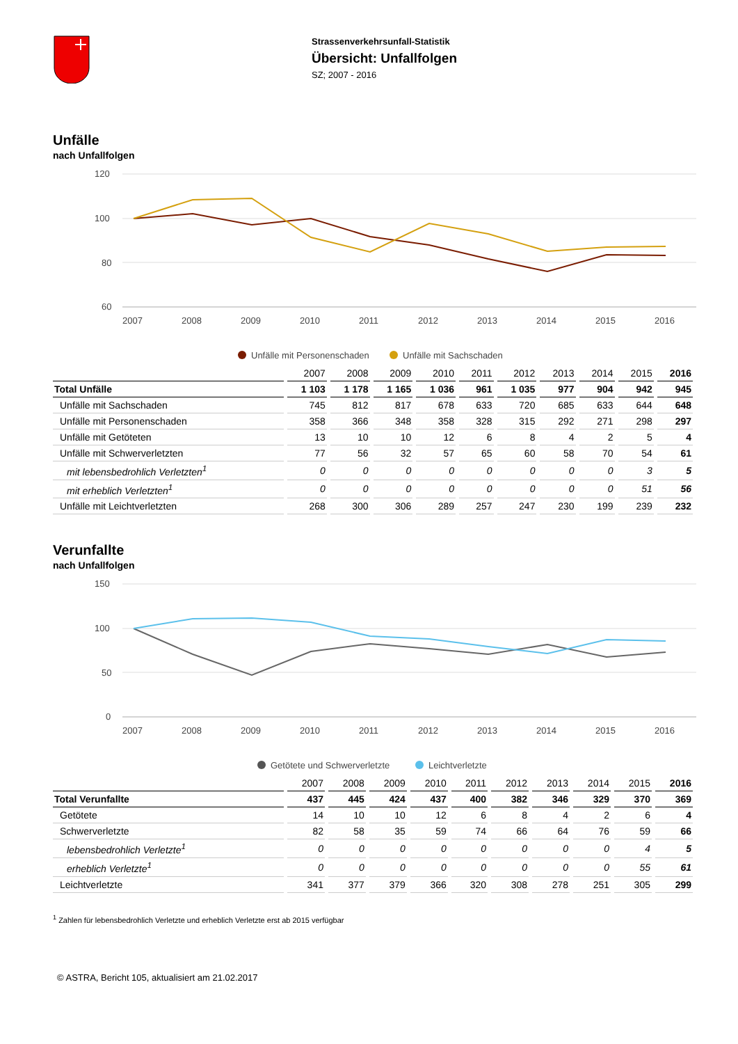Strassenverkehrsunfall-Statistik
Übersicht: Unfallfolgen
SZ; 2007 - 2016
Unfälle
nach Unfallfolgen
120
100
80
60
2007
2008
2009
2010
2011
2012
2013
2014
2015
2016
Unfälle mit Personenschaden
Unfälle mit Sachschaden
| | 2007 | 2008 | 2009 | 2010 | 2011 | 2012 | 2013 | 2014 | 2015 | 2016 |
| --- | --- | --- | --- | --- | --- | --- | --- | --- | --- | --- |
| Total Unfälle | 1 103 | 1 178 | 1 165 | 1 036 | 961 | 1 035 | 977 | 904 | 942 | 945 |
| Unfälle mit Sachschaden | 745 | 812 | 817 | 678 | 633 | 720 | 685 | 633 | 644 | 648 |
| Unfälle mit Personenschaden | 358 | 366 | 348 | 358 | 328 | 315 | 292 | 271 | 298 | 297 |
| Unfälle mit Getöteten | 13 | 10 | 10 | 12 | 6 | 8 | 4 | 2 | 5 | 4 |
| Unfälle mit Schwerverletzten | 77 | 56 | 32 | 57 | 65 | 60 | 58 | 70 | 54 | 61 |
| mit lebensbedrohlich Verletzten<sup>1</sup> | 0 | 0 | 0 | 0 | 0 | 0 | 0 | 0 | 3 | 5 |
| mit erheblich Verletzten<sup>1</sup> | 0 | 0 | 0 | 0 | 0 | 0 | 0 | 0 | 51 | 56 |
| Unfälle mit Leichtverletzten | 268 | 300 | 306 | 289 | 257 | 247 | 230 | 199 | 239 | 232 |
Verunfallte
nach Unfallfolgen
150
100
50
0
2007
2008
2009
2010
2011
2012
2013
2014
2015
2016
Getötete und Schwerverletzte
Leichtverletzte
| | 2007 | 2008 | 2009 | 2010 | 2011 | 2012 | 2013 | 2014 | 2015 | 2016 |
| --- | --- | --- | --- | --- | --- | --- | --- | --- | --- | --- |
| Total Verunfallte | 437 | 445 | 424 | 437 | 400 | 382 | 346 | 329 | 370 | 369 |
| Getötete | 14 | 10 | 10 | 12 | 6 | 8 | 4 | 2 | 6 | 4 |
| Schwerverletzte | 82 | 58 | 35 | 59 | 74 | 66 | 64 | 76 | 59 | 66 |
| lebensbedrohlich Verletzte<sup>1</sup> | 0 | 0 | 0 | 0 | 0 | 0 | 0 | 0 | 4 | 5 |
| erheblich Verletzte<sup>1</sup> | 0 | 0 | 0 | 0 | 0 | 0 | 0 | 0 | 55 | 61 |
| Leichtverletzte | 341 | 377 | 379 | 366 | 320 | 308 | 278 | 251 | 305 | 299 |
<sup>1</sup> Zahlen für lebensbedrohlich Verletzte und erheblich Verletzte erst ab 2015 verfügbar
© ASTRA, Bericht 105, aktualisiert am 21.02.2017